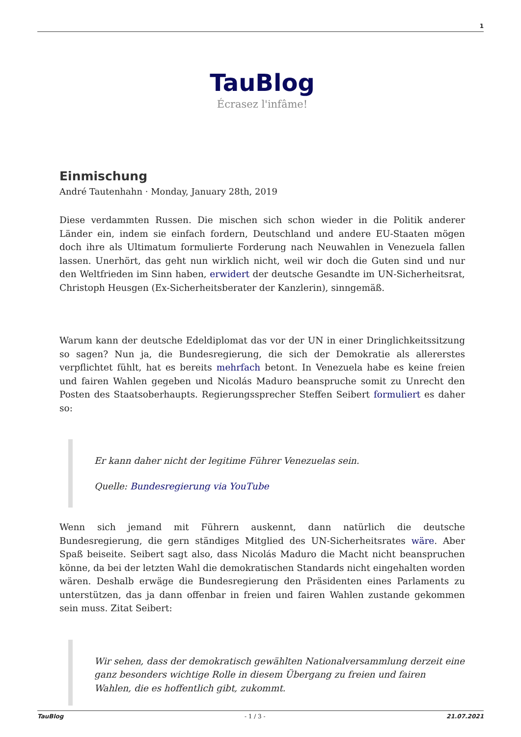1
TauBlog
Écrasez l'infâme!
Einmischung
André Tautenhahn · Monday, January 28th, 2019
Diese verdammten Russen. Die mischen sich schon wieder in die Politik anderer Länder ein, indem sie einfach fordern, Deutschland und andere EU-Staaten mögen doch ihre als Ultimatum formulierte Forderung nach Neuwahlen in Venezuela fallen lassen. Unerhört, das geht nun wirklich nicht, weil wir doch die Guten sind und nur den Weltfrieden im Sinn haben, erwidert der deutsche Gesandte im UN-Sicherheitsrat, Christoph Heusgen (Ex-Sicherheitsberater der Kanzlerin), sinngemäß.
Warum kann der deutsche Edeldiplomat das vor der UN in einer Dringlichkeitssitzung so sagen? Nun ja, die Bundesregierung, die sich der Demokratie als allererstes verpflichtet fühlt, hat es bereits mehrfach betont. In Venezuela habe es keine freien und fairen Wahlen gegeben und Nicolás Maduro beanspruche somit zu Unrecht den Posten des Staatsoberhaupts. Regierungssprecher Steffen Seibert formuliert es daher so:
Er kann daher nicht der legitime Führer Venezuelas sein.
Quelle: Bundesregierung via YouTube
Wenn sich jemand mit Führern auskennt, dann natürlich die deutsche Bundesregierung, die gern ständiges Mitglied des UN-Sicherheitsrates wäre. Aber Spaß beiseite. Seibert sagt also, dass Nicolás Maduro die Macht nicht beanspruchen könne, da bei der letzten Wahl die demokratischen Standards nicht eingehalten worden wären. Deshalb erwäge die Bundesregierung den Präsidenten eines Parlaments zu unterstützen, das ja dann offenbar in freien und fairen Wahlen zustande gekommen sein muss. Zitat Seibert:
Wir sehen, dass der demokratisch gewählten Nationalversammlung derzeit eine ganz besonders wichtige Rolle in diesem Übergang zu freien und fairen Wahlen, die es hoffentlich gibt, zukommt.
TauBlog - 1 / 3 - 21.07.2021